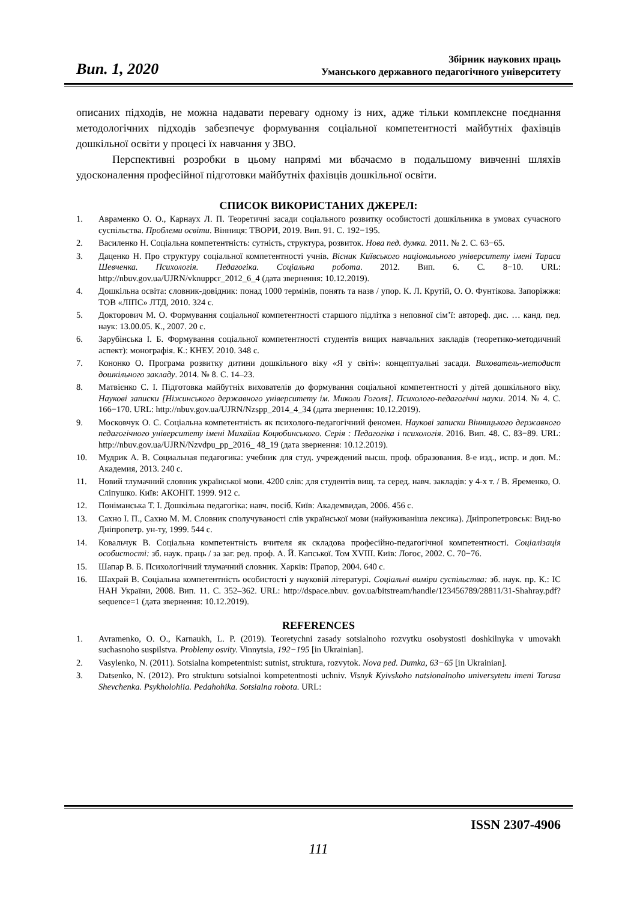Вип. 1, 2020
Збірник наукових праць
Уманського державного педагогічного університету
описаних підходів, не можна надавати перевагу одному із них, адже тільки комплексне поєднання методологічних підходів забезпечує формування соціальної компетентності майбутніх фахівців дошкільної освіти у процесі їх навчання у ЗВО.
Перспективні розробки в цьому напрямі ми вбачаємо в подальшому вивченні шляхів удосконалення професійної підготовки майбутніх фахівців дошкільної освіти.
СПИСОК ВИКОРИСТАНИХ ДЖЕРЕЛ:
1. Авраменко О. О., Карнаух Л. П. Теоретичні засади соціального розвитку особистості дошкільника в умовах сучасного суспільства. Проблеми освіти. Вінниця: ТВОРИ, 2019. Вип. 91. С. 192−195.
2. Василенко Н. Соціальна компетентність: сутність, структура, розвиток. Нова пед. думка. 2011. № 2. С. 63−65.
3. Даценко Н. Про структуру соціальної компетентності учнів. Вісник Київського національного університету імені Тараса Шевченка. Психологія. Педагогіка. Соціальна робота. 2012. Вип. 6. С. 8−10. URL: http://nbuv.gov.ua/UJRN/vknuppcr_2012_6_4 (дата звернення: 10.12.2019).
4. Дошкільна освіта: словник-довідник: понад 1000 термінів, понять та назв / упор. К. Л. Крутій, О. О. Фунтікова. Запоріжжя: ТОВ «ЛІПС» ЛТД, 2010. 324 с.
5. Докторович М. О. Формування соціальної компетентності старшого підлітка з неповної сім’ї: автореф. дис. … канд. пед. наук: 13.00.05. К., 2007. 20 с.
6. Зарубінська І. Б. Формування соціальної компетентності студентів вищих навчальних закладів (теоретико-методичний аспект): монографія. К.: КНЕУ. 2010. 348 с.
7. Кононко О. Програма розвитку дитини дошкільного віку «Я у світі»: концептуальні засади. Вихователь-методист дошкільного закладу. 2014. № 8. С. 14–23.
8. Матвієнко С. І. Підготовка майбутніх вихователів до формування соціальної компетентності у дітей дошкільного віку. Наукові записки [Ніжинського державного університету ім. Миколи Гоголя]. Психолого-педагогічні науки. 2014. № 4. С. 166−170. URL: http://nbuv.gov.ua/UJRN/Nzspp_2014_4_34 (дата звернення: 10.12.2019).
9. Московчук О. С. Соціальна компетентність як психолого-педагогічний феномен. Наукові записки Вінницького державного педагогічного університету імені Михайла Коцюбинського. Серія : Педагогіка і психологія. 2016. Вип. 48. С. 83−89. URL: http://nbuv.gov.ua/UJRN/Nzvdpu_pp_2016_ 48_19 (дата звернення: 10.12.2019).
10. Мудрик А. В. Социальная педагогика: учебник для студ. учреждений высш. проф. образования. 8-е изд., испр. и доп. М.: Академия, 2013. 240 с.
11. Новий тлумачний словник української мови. 4200 слів: для студентів вищ. та серед. навч. закладів: у 4-х т. / В. Яременко, О. Сліпушко. Київ: АКОНІТ. 1999. 912 с.
12. Поніманська Т. І. Дошкільна педагогіка: навч. посіб. Київ: Академвидав, 2006. 456 с.
13. Сахно І. П., Сахно М. М. Словник сполучуваності слів української мови (найуживаніша лексика). Дніпропетровськ: Вид-во Дніпропетр. ун-ту, 1999. 544 с.
14. Ковальчук В. Соціальна компетентність вчителя як складова професійно-педагогічної компетентності. Соціалізація особистості: зб. наук. праць / за заг. ред. проф. А. Й. Капської. Том XVIII. Київ: Логос, 2002. С. 70−76.
15. Шапар В. Б. Психологічний тлумачний словник. Харків: Прапор, 2004. 640 с.
16. Шахрай В. Соціальна компетентність особистості у науковій літературі. Соціальні виміри суспільства: зб. наук. пр. К.: ІС НАН України, 2008. Вип. 11. С. 352–362. URL: http://dspace.nbuv. gov.ua/bitstream/handle/123456789/28811/31-Shahray.pdf?sequence=1 (дата звернення: 10.12.2019).
REFERENCES
1. Avramenko, O. O., Karnaukh, L. P. (2019). Teoretychni zasady sotsialnoho rozvytku osobystosti doshkilnyka v umovakh suchasnoho suspilstva. Problemy osvity. Vinnytsia, 192−195 [in Ukrainian].
2. Vasylenko, N. (2011). Sotsialna kompetentnist: sutnist, struktura, rozvytok. Nova ped. Dumka, 63−65 [in Ukrainian].
3. Datsenko, N. (2012). Pro strukturu sotsialnoi kompetentnosti uchniv. Visnyk Kyivskoho natsionalnoho universytetu imeni Tarasa Shevchenka. Psykholohiia. Pedahohika. Sotsialna robota. URL:
ISSN 2307-4906
111